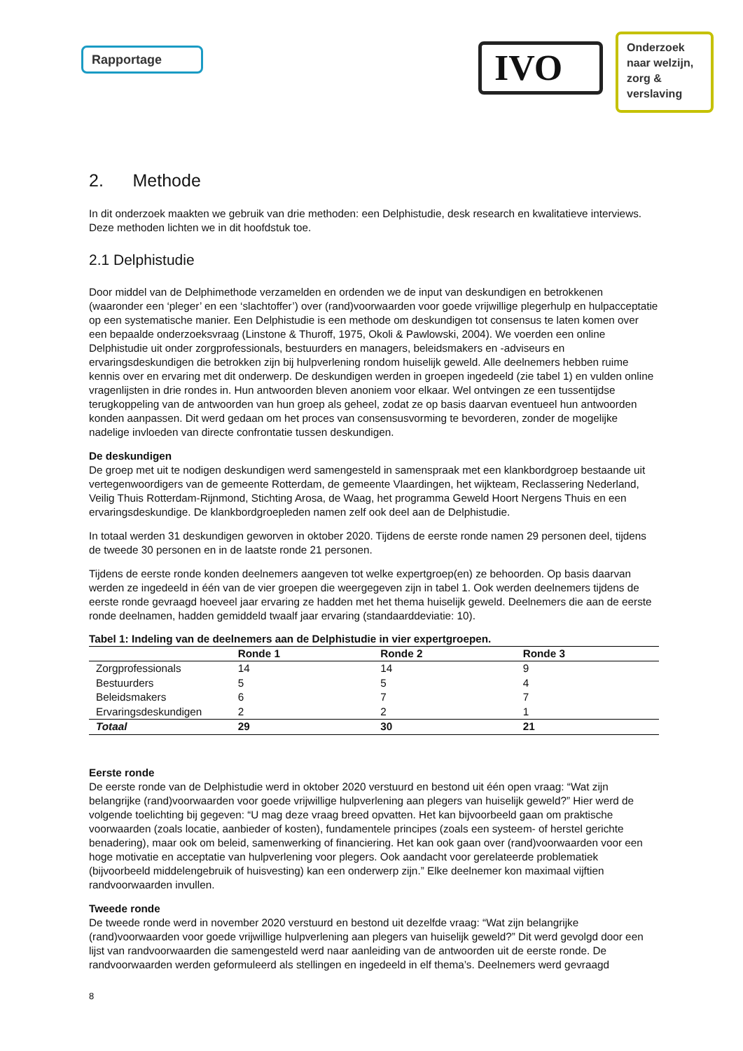Rapportage
IVO
Onderzoek
naar welzijn,
zorg &
verslaving
2. Methode
In dit onderzoek maakten we gebruik van drie methoden: een Delphistudie, desk research en kwalitatieve interviews. Deze methoden lichten we in dit hoofdstuk toe.
2.1 Delphistudie
Door middel van de Delphimethode verzamelden en ordenden we de input van deskundigen en betrokkenen (waaronder een ‘pleger’ en een ‘slachtoffer’) over (rand)voorwaarden voor goede vrijwillige plegerhulp en hulpacceptatie op een systematische manier. Een Delphistudie is een methode om deskundigen tot consensus te laten komen over een bepaalde onderzoeksvraag (Linstone & Thuroff, 1975, Okoli & Pawlowski, 2004). We voerden een online Delphistudie uit onder zorgprofessionals, bestuurders en managers, beleidsmakers en -adviseurs en ervaringsdeskundigen die betrokken zijn bij hulpverlening rondom huiselijk geweld. Alle deelnemers hebben ruime kennis over en ervaring met dit onderwerp. De deskundigen werden in groepen ingedeeld (zie tabel 1) en vulden online vragenlijsten in drie rondes in. Hun antwoorden bleven anoniem voor elkaar. Wel ontvingen ze een tussentijdse terugkoppeling van de antwoorden van hun groep als geheel, zodat ze op basis daarvan eventueel hun antwoorden konden aanpassen. Dit werd gedaan om het proces van consensusvorming te bevorderen, zonder de mogelijke nadelige invloeden van directe confrontatie tussen deskundigen.
De deskundigen
De groep met uit te nodigen deskundigen werd samengesteld in samenspraak met een klankbordgroep bestaande uit vertegenwoordigers van de gemeente Rotterdam, de gemeente Vlaardingen, het wijkteam, Reclassering Nederland, Veilig Thuis Rotterdam-Rijnmond, Stichting Arosa, de Waag, het programma Geweld Hoort Nergens Thuis en een ervaringsdeskundige. De klankbordgroepleden namen zelf ook deel aan de Delphistudie.
In totaal werden 31 deskundigen geworven in oktober 2020. Tijdens de eerste ronde namen 29 personen deel, tijdens de tweede 30 personen en in de laatste ronde 21 personen.
Tijdens de eerste ronde konden deelnemers aangeven tot welke expertgroep(en) ze behoorden. Op basis daarvan werden ze ingedeeld in één van de vier groepen die weergegeven zijn in tabel 1. Ook werden deelnemers tijdens de eerste ronde gevraagd hoeveel jaar ervaring ze hadden met het thema huiselijk geweld. Deelnemers die aan de eerste ronde deelnamen, hadden gemiddeld twaalf jaar ervaring (standaarddeviatie: 10).
Tabel 1: Indeling van de deelnemers aan de Delphistudie in vier expertgroepen.
| | Ronde 1 | Ronde 2 | Ronde 3 |
| --- | --- | --- | --- |
| Zorgprofessionals | 14 | 14 | 9 |
| Bestuurders | 5 | 5 | 4 |
| Beleidsmakers | 6 | 7 | 7 |
| Ervaringsdeskundigen | 2 | 2 | 1 |
| Totaal | 29 | 30 | 21 |
Eerste ronde
De eerste ronde van de Delphistudie werd in oktober 2020 verstuurd en bestond uit één open vraag: “Wat zijn belangrijke (rand)voorwaarden voor goede vrijwillige hulpverlening aan plegers van huiselijk geweld?” Hier werd de volgende toelichting bij gegeven: “U mag deze vraag breed opvatten. Het kan bijvoorbeeld gaan om praktische voorwaarden (zoals locatie, aanbieder of kosten), fundamentele principes (zoals een systeem- of herstel gerichte benadering), maar ook om beleid, samenwerking of financiering. Het kan ook gaan over (rand)voorwaarden voor een hoge motivatie en acceptatie van hulpverlening voor plegers. Ook aandacht voor gerelateerde problematiek (bijvoorbeeld middelengebruik of huisvesting) kan een onderwerp zijn.” Elke deelnemer kon maximaal vijftien randvoorwaarden invullen.
Tweede ronde
De tweede ronde werd in november 2020 verstuurd en bestond uit dezelfde vraag: “Wat zijn belangrijke (rand)voorwaarden voor goede vrijwillige hulpverlening aan plegers van huiselijk geweld?” Dit werd gevolgd door een lijst van randvoorwaarden die samengesteld werd naar aanleiding van de antwoorden uit de eerste ronde. De randvoorwaarden werden geformuleerd als stellingen en ingedeeld in elf thema’s. Deelnemers werd gevraagd
8